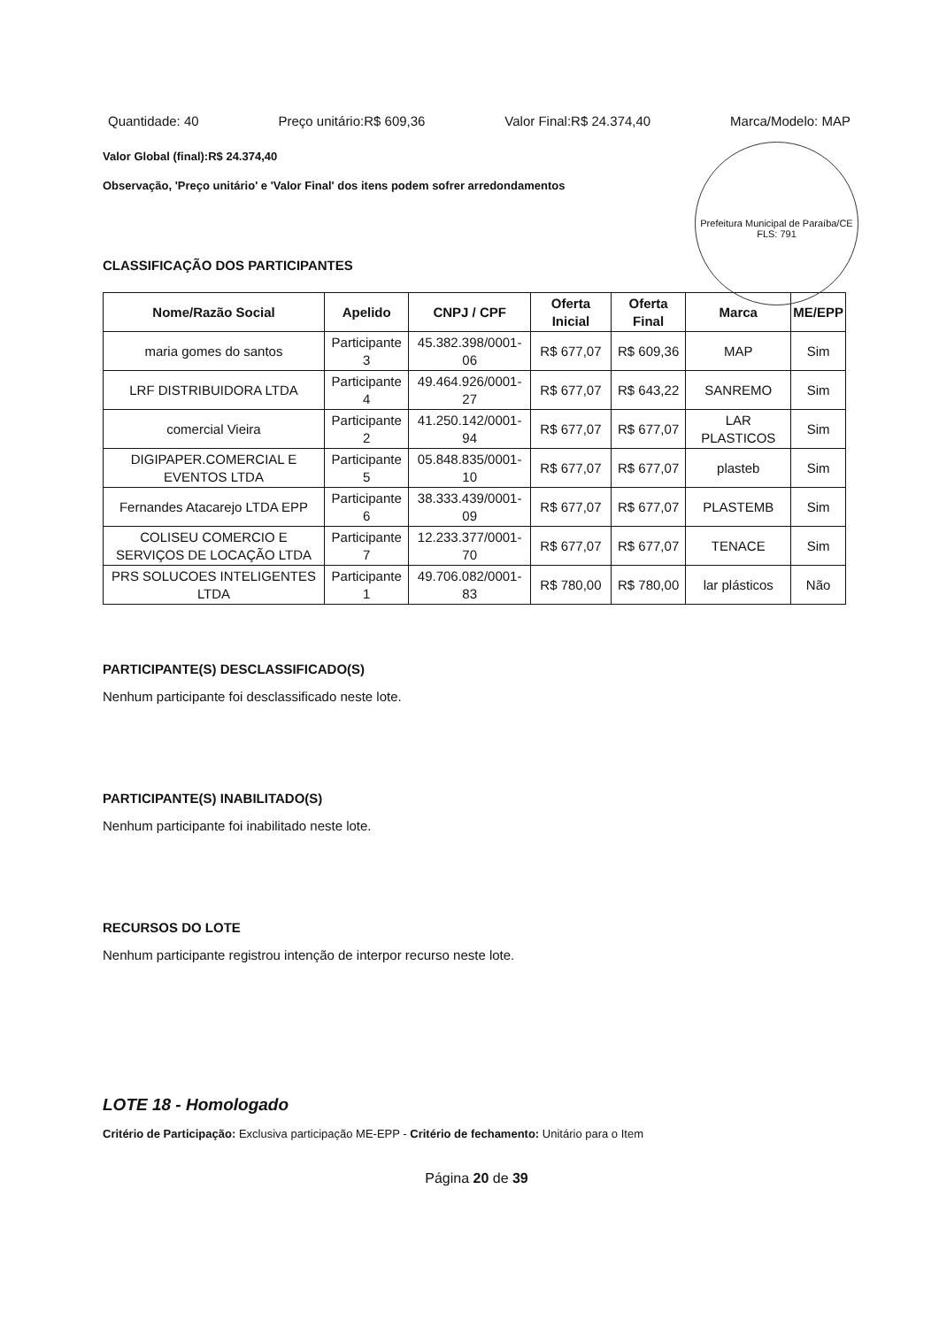Quantidade: 40 Preço unitário:R$ 609,36 Valor Final:R$ 24.374,40 Marca/Modelo: MAP
Valor Global (final):R$ 24.374,40
Observação, 'Preço unitário' e 'Valor Final' dos itens podem sofrer arredondamentos
Prefeitura Municipal de Paraíba/CE
FLS: 791
CLASSIFICAÇÃO DOS PARTICIPANTES
| Nome/Razão Social | Apelido | CNPJ / CPF | Oferta Inicial | Oferta Final | Marca | ME/EPP |
| --- | --- | --- | --- | --- | --- | --- |
| maria gomes do santos | Participante 3 | 45.382.398/0001-06 | R$ 677,07 | R$ 609,36 | MAP | Sim |
| LRF DISTRIBUIDORA LTDA | Participante 4 | 49.464.926/0001-27 | R$ 677,07 | R$ 643,22 | SANREMO | Sim |
| comercial Vieira | Participante 2 | 41.250.142/0001-94 | R$ 677,07 | R$ 677,07 | LAR PLASTICOS | Sim |
| DIGIPAPER.COMERCIAL E EVENTOS LTDA | Participante 5 | 05.848.835/0001-10 | R$ 677,07 | R$ 677,07 | plasteb | Sim |
| Fernandes Atacarejo LTDA EPP | Participante 6 | 38.333.439/0001-09 | R$ 677,07 | R$ 677,07 | PLASTEMB | Sim |
| COLISEU COMERCIO E SERVIÇOS DE LOCAÇÃO LTDA | Participante 7 | 12.233.377/0001-70 | R$ 677,07 | R$ 677,07 | TENACE | Sim |
| PRS SOLUCOES INTELIGENTES LTDA | Participante 1 | 49.706.082/0001-83 | R$ 780,00 | R$ 780,00 | lar plásticos | Não |
PARTICIPANTE(S) DESCLASSIFICADO(S)
Nenhum participante foi desclassificado neste lote.
PARTICIPANTE(S) INABILITADO(S)
Nenhum participante foi inabilitado neste lote.
RECURSOS DO LOTE
Nenhum participante registrou intenção de interpor recurso neste lote.
LOTE 18 - Homologado
Critério de Participação: Exclusiva participação ME-EPP - Critério de fechamento: Unitário para o Item
Página 20 de 39